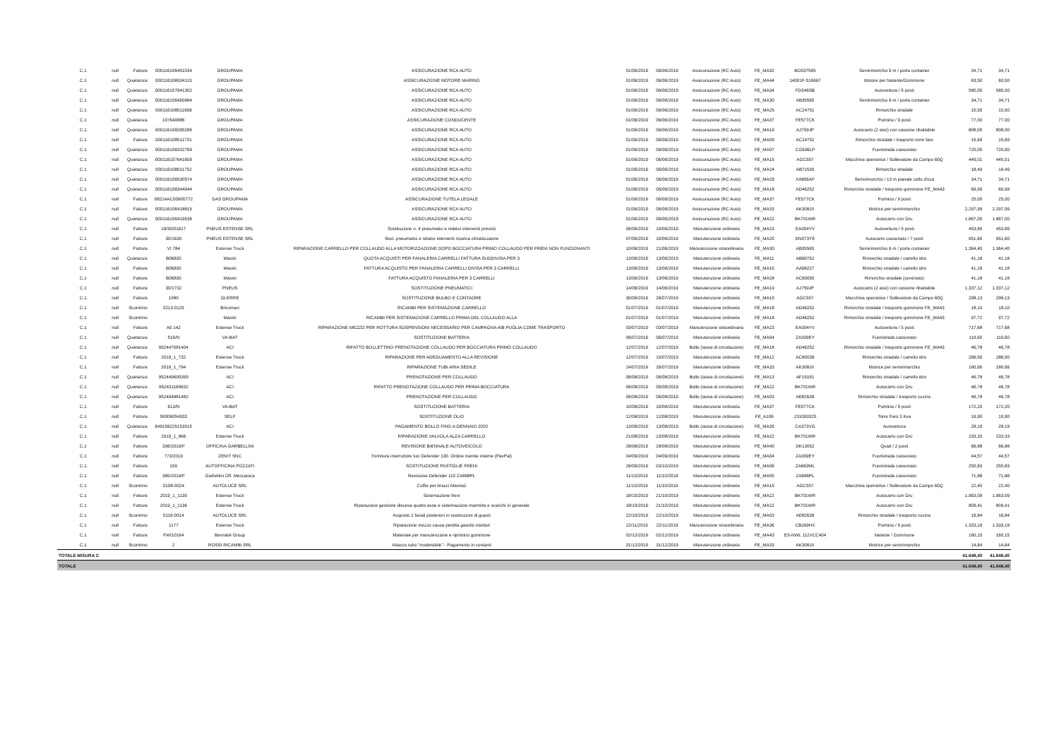| C.1 | null | Fattura | 000116106451034 | GROUPAMA | ASSICURAZIONE RCA AUTO | 01/06/2019 | 06/06/2019 | Assicurazione (RC Auto) | FE_MA32 | BO037565 | Semirimorchio 6 m / porta container | 34,71 | 34,71 |
| C.1 | null | Quietanza | 000116108934115 | GROUPAMA | ASSICURAZIONE MOTORE MARINO | 01/06/2019 | 06/06/2019 | Assicurazione (RC Auto) | FE_MA44 | 14001F-516667 | Motore per Natante/Gommone | 83,50 | 83,50 |
| C.1 | null | Quietanza | 000116107641302 | GROUPAMA | ASSICURAZIONE RCA AUTO | 01/06/2019 | 06/06/2019 | Assicurazione (RC Auto) | FE_MA34 | FD546SB | Autovettura / 5 posti | 580,00 | 580,00 |
| C.1 | null | Quietanza | 000116106450984 | GROUPAMA | ASSICURAZIONE RCA AUTO | 01/06/2019 | 06/06/2019 | Assicurazione (RC Auto) | FE_MA30 | AB35565 | Semirimorchio 6 m / porta container | 34,71 | 34,71 |
| C.1 | null | Quietanza | 000116108511699 | GROUPAMA | ASSICURAZIONE RCA AUTO | 01/06/2019 | 06/06/2019 | Assicurazione (RC Auto) | FE_MA25 | AC24751 | Rimorchio stradale | 15,50 | 15,50 |
| C.1 | null | Quietanza | 107640886 | GROUPAMA | ASSICURAZIONE CONDUCENTE | 01/06/2019 | 06/06/2019 | Assicurazione (RC Auto) | FE_MA37 | FE577CK | Pulmino / 9 posti | 77,00 | 77,00 |
| C.1 | null | Quietanza | 000116108295285 | GROUPAMA | ASSICURAZIONE RCA AUTO | 01/06/2019 | 06/06/2019 | Assicurazione (RC Auto) | FE_MA19 | AJ759JP | Autocarro (2 assi) con cassone ribaltabile | 808,00 | 808,00 |
| C.1 | null | Fattura | 000116108511731 | GROUPAMA | ASSICURAZIONE RCA AUTO | 01/06/2019 | 06/06/2019 | Assicurazione (RC Auto) | FE_MA09 | AC24752 | Rimorchio stradale / trasporto torre faro | 15,69 | 15,69 |
| C.1 | null | Quietanza | 000116108202769 | GROUPAMA | ASSICURAZIONE RCA AUTO | 01/06/2019 | 06/06/2019 | Assicurazione (RC Auto) | FE_MA07 | CG936LP | Fuoristrada cassonato | 720,00 | 720,00 |
| C.1 | null | Quietanza | 000116107641609 | GROUPAMA | ASSICURAZIONE RCA AUTO | 01/06/2019 | 06/06/2019 | Assicurazione (RC Auto) | FE_MA15 | AGC557 | Macchina operatrice / Sollevatore da Campo 60Q | 445,01 | 445,01 |
| C.1 | null | Quietanza | 000116108511752 | GROUPAMA | ASSICURAZIONE RCA AUTO | 01/06/2019 | 06/06/2019 | Assicurazione (RC Auto) | FE_MA24 | AB71530 | Rimorchio stradale | 18,49 | 18,49 |
| C.1 | null | Quietanza | 000116106530574 | GROUPAMA | ASSICURAZIONE RCA AUTO | 01/06/2019 | 06/06/2019 | Assicurazione (RC Auto) | FE_MA29 | XA856AF | Semirimorchio / 13 m pianale collo d'oca | 34,71 | 34,71 |
| C.1 | null | Quietanza | 000116108344944 | GROUPAMA | ASSICURAZIONE RCA AUTO | 01/06/2019 | 06/06/2019 | Assicurazione (RC Auto) | FE_MA18 | AD46252 | Rimorchio stradale / trasporto gommone FE_MA43 | 69,99 | 69,99 |
| C.1 | null | Fattura | 08214AC00900772 | DAS GROUPAMA | ASSICURAZIONE TUTELA LEGALE | 01/06/2019 | 06/06/2019 | Assicurazione (RC Auto) | FE_MA37 | FE577CK | Pulmino / 9 posti | 25,00 | 25,00 |
| C.1 | null | Fattura | 000116106418815 | GROUPAMA | ASSICURAZIONE RCA AUTO | 01/06/2019 | 06/06/2019 | Assicurazione (RC Auto) | FE_MA33 | AK308JX | Motrice per semirimorchio | 2.297,99 | 2.297,99 |
| C.1 | null | Quietanza | 000116106419536 | GROUPAMA | ASSICURAZIONE RCA AUTO | 01/06/2019 | 06/06/2019 | Assicurazione (RC Auto) | FE_MA22 | BK701WR | Autocarro con Gru | 1.867,00 | 1.867,00 |
| C.1 | null | Fattura | 19/30/01617 | PNEUS ESTENSE SRL | Sostituzione n. 4 pneumatici e relativi interventi previsti | 06/06/2019 | 10/06/2019 | Manutenzione ordinaria | FE_MA23 | EA004YV | Autovettura / 5 posti | 453,89 | 453,89 |
| C.1 | null | Fattura | 30/1630 | PNEUS ESTENSE SRL | Sost. pneumatici e relativi interventi ricarica climatizzatore | 07/06/2019 | 10/06/2019 | Manutenzione ordinaria | FE_MA20 | DN073YE | Autocarro cassonato / 7 posti | 951,60 | 951,60 |
| C.1 | null | Fattura | VI 784 | Estense Truck | RIPARAZIONE CARRELLO PER COLLAUDO ALLA MOTORIZZAZIONE DOPO BOCCIATURA PRIMO COLLAUDO PER FRENI NON FUNZIONANTI | 10/06/2019 | 21/06/2019 | Manutenzione straordinaria | FE_MA30 | AB35565 | Semirimorchio 6 m / porta container | 1.364,40 | 1.364,40 |
| C.1 | null | Quietanza | B06830 | Masini | QUOTA ACQUISTI PER FANALERIA CARRELLI FATTURA SUDDIVISA PER 3 | 13/06/2019 | 13/06/2019 | Manutenzione ordinaria | FE_MA11 | AB99752 | Rimorchio stradale / carrello idro | 41,18 | 41,18 |
| C.1 | null | Fattura | B06830 | Masini | FATTURA ACQUISTO PER FANALERIA CARRELLI DIVISA PER 3 CARRELLI | 13/06/2019 | 13/06/2019 | Manutenzione ordinaria | FE_MA10 | AA98227 | Rimorchio stradale / carrello idro | 41,18 | 41,18 |
| C.1 | null | Fattura | B06830 | Masini | FATTURA ACQUISTO FANALERIA PER 3 CARRELLI | 13/06/2019 | 13/06/2019 | Manutenzione ordinaria | FE_MA28 | AC80050 | Rimorchio stradale (centinato) | 41,18 | 41,18 |
| C.1 | null | Fattura | 30/1732 | PNEUS | SOSTITUZIONE PNEUMATICI | 14/06/2019 | 14/06/2019 | Manutenzione ordinaria | FE_MA19 | AJ759JP | Autocarro (2 assi) con cassone ribaltabile | 1.337,12 | 1.337,12 |
| C.1 | null | Fattura | 1080 | GI.ERRE | SOSTITUZIONE BULBO E CONTAORE | 30/06/2019 | 26/07/2019 | Manutenzione ordinaria | FE_MA15 | AGC557 | Macchina operatrice / Sollevatore da Campo 60Q | 298,13 | 298,13 |
| C.1 | null | Scontrino | 0213.0125 | Bricoman | RICAMBI PER SISTEMAZIONE CARRELLO | 01/07/2019 | 01/07/2019 | Manutenzione ordinaria | FE_MA18 | AD46252 | Rimorchio stradale / trasporto gommone FE_MA43 | 18,10 | 18,10 |
| C.1 | null | Scontrino | | Masini | RICAMBI PER SISTEMAZIONE CARRELLO PRIMA DEL COLLAUDO ALLA | 01/07/2019 | 01/07/2019 | Manutenzione ordinaria | FE_MA18 | AD46252 | Rimorchio stradale / trasporto gommone FE_MA43 | 97,72 | 97,72 |
| C.1 | null | Fattura | A0 142 | Estense Truck | RIPARAZIONE MEZZO PER ROTTURA SOSPENSIONI NECESSARIO PER CAMPAGNA AIB PUGLIA COME TRASPORTO | 03/07/2019 | 03/07/2019 | Manutenzione straordinaria | FE_MA23 | EA004YV | Autovettura / 5 posti | 717,68 | 717,68 |
| C.1 | null | Quietanza | 516/N | VA-BAT | SOSTITUZIONE BATTERIA | 06/07/2019 | 06/07/2019 | Manutenzione ordinaria | FE_MA04 | ZA309EY | Fuoristrada cassonato | 119,60 | 119,60 |
| C.1 | null | Quietanza | 952447081404 | ACI | RIFATTO BOLLETTINO PRENOTAZIONE COLLAUDO PER BOCCIATURA PRIMO COLLAUDO | 12/07/2019 | 12/07/2019 | Bollo (tassa di circolazione) | FE_MA18 | AD46252 | Rimorchio stradale / trasporto gommone FE_MA43 | 46,78 | 46,78 |
| C.1 | null | Fattura | 2019_1_732 | Estense Truck | RIPARAZIONE PER ADEGUAMENTO ALLA REVISIONE | 12/07/2019 | 15/07/2019 | Manutenzione ordinaria | FE_MA12 | AC80039 | Rimorchio stradale / carrello idro | 286,50 | 286,50 |
| C.1 | null | Fattura | 2019_1_794 | Estense Truck | RIPARAZIONE TUBI ARIA SEDILE | 24/07/2019 | 26/07/2019 | Manutenzione ordinaria | FE_MA33 | AK308JX | Motrice per semirimorchio | 180,66 | 180,66 |
| C.1 | null | Quietanza | 952449690359 | ACI | PRENOTAZIONE PER COLLAUDO | 06/08/2019 | 06/08/2019 | Bollo (tassa di circolazione) | FE_MA13 | AF15161 | Rimorchio stradale / carrello idro | 46,78 | 46,78 |
| C.1 | null | Quietanza | 952431168632 | ACI | RIFATTO PRENOTAZIONE COLLAUDO PER PRIMA BOCCIATURA | 06/08/2019 | 06/08/2019 | Bollo (tassa di circolazione) | FE_MA22 | BK701WR | Autocarro con Gru | 46,78 | 46,78 |
| C.1 | null | Quietanza | 952494881482 | ACI | PRENOTAZIONE PER COLLAUDO | 06/08/2019 | 06/08/2019 | Bollo (tassa di circolazione) | FE_MA03 | AE82638 | Rimorchio stradale / trasporto cucina | 46,78 | 46,78 |
| C.1 | null | Fattura | 613/N | VA-BAT | SOSTITUZIONE BATTERIA | 10/08/2019 | 10/08/2019 | Manutenzione ordinaria | FE_MA37 | FE577CK | Pulmino / 9 posti | 172,20 | 172,20 |
| C.1 | null | Fattura | 50006054933 | SELF | SOSTITUZIONE OLIO | 12/08/2019 | 12/08/2019 | Manutenzione ordinaria | FE_A106 | 231093325 | Torre Faro 3 Kva | 19,90 | 19,90 |
| C.1 | null | Quietanza | 649159225153515 | ACI | PAGAMENTO BOLLO FINO A GENNAIO 2020 | 13/08/2019 | 13/08/2019 | Bollo (tassa di circolazione) | FE_MA35 | CA373VG | Autovettura | 28,19 | 28,19 |
| C.1 | null | Fattura | 2019_1_866 | Estense Truck | RIPARAZIONE VALVOLA ALZA CARRELLO | 21/08/2019 | 23/08/2019 | Manutenzione ordinaria | FE_MA22 | BK701WR | Autocarro con Gru | 233,33 | 233,33 |
| C.1 | null | Fattura | 336/2019/F | OFFICINA GARBELLINI | REVISIONE BIENNALE AUTOVEICOLO | 28/08/2019 | 28/08/2019 | Manutenzione ordinaria | FE_MA40 | DK13052 | Quad / 2 posti | 66,88 | 66,88 |
| C.1 | null | Fattura | 773/2019 | ZENIT SNC | Fornitura interruttore luci Defender 130. Ordine tramite interne (PavPal) | 04/09/2019 | 04/09/2019 | Manutenzione ordinaria | FE_MA04 | ZA309EY | Fuoristrada cassonato | 44,57 | 44,57 |
| C.1 | null | Fattura | 159 | AUTOFFICINA POZZATI | SOSTITUZIONE PASTIGLIE FRENI | 26/09/2019 | 03/10/2019 | Manutenzione ordinaria | FE_MA06 | ZA663ML | Fuoristrada cassonato | 250,83 | 250,83 |
| C.1 | null | Fattura | 385/2019/F | Garbellini Off. Meccanica | Revisione Defender 110 ZA898PL | 11/10/2019 | 11/10/2019 | Manutenzione ordinaria | FE_MA05 | ZA898PL | Fuoristrada cassonato | 71,88 | 71,88 |
| C.1 | null | Scontrino | 0108-0024 | AUTOLUCE SRL | Cuffie per bracci Manitoù | 11/10/2019 | 11/10/2019 | Manutenzione ordinaria | FE_MA15 | AGC557 | Macchina operatrice / Sollevatore da Campo 60Q | 22,40 | 22,40 |
| C.1 | null | Fattura | 2019_1_1135 | Estense Truck | Sistemazione freni | 18/10/2019 | 21/10/2019 | Manutenzione ordinaria | FE_MA22 | BK701WR | Autocarro con Gru | 1.963,09 | 1.963,09 |
| C.1 | null | Fattura | 2019_1_1136 | Estense Truck | Riparazione gestione discesa quarto asse e sistemazione marmitta e scarichi in generale | 18/10/2019 | 21/10/2019 | Manutenzione ordinaria | FE_MA22 | BK701WR | Autocarro con Gru | 809,41 | 809,41 |
| C.1 | null | Scontrino | 0119-0014 | AUTOLUCE SRL | Acquisto 2 fanali posteriori in sostituzioni di guasti | 22/10/2019 | 22/10/2019 | Manutenzione ordinaria | FE_MA03 | AE82638 | Rimorchio stradale / trasporto cucina | 16,84 | 16,84 |
| C.1 | null | Fattura | 1177 | Estense Truck | Riparazione mezzo causa perdita gasolio iniettori | 22/11/2019 | 22/11/2019 | Manutenzione straordinaria | FE_MA36 | CB269HX | Pulmino / 9 posti | 1.333,19 | 1.333,19 |
| C.1 | null | Fattura | FW/10164 | Benrabè Group | Materiale per manutenzione e ripristino gommone | 02/12/2019 | 02/12/2019 | Manutenzione ordinaria | FE_MA43 | ES-NWL 112XCC404 | Natante / Gommone | 160,15 | 160,15 |
| C.1 | null | Scontrino | 2 | ROSSI RICAMBI SRL | Attacco tubo "moderabile" - Pagamento in contanti | 31/12/2019 | 31/12/2019 | Manutenzione ordinaria | FE_MA33 | AK308JX | Motrice per semirimorchio | 14,64 | 14,64 |
| TOTALE MISURA C | | | | | | | | | | | | 41.648,40 | 41.648,40 |
| TOTALE | | | | | | | | | | | | 41.648,40 | 41.648,40 |